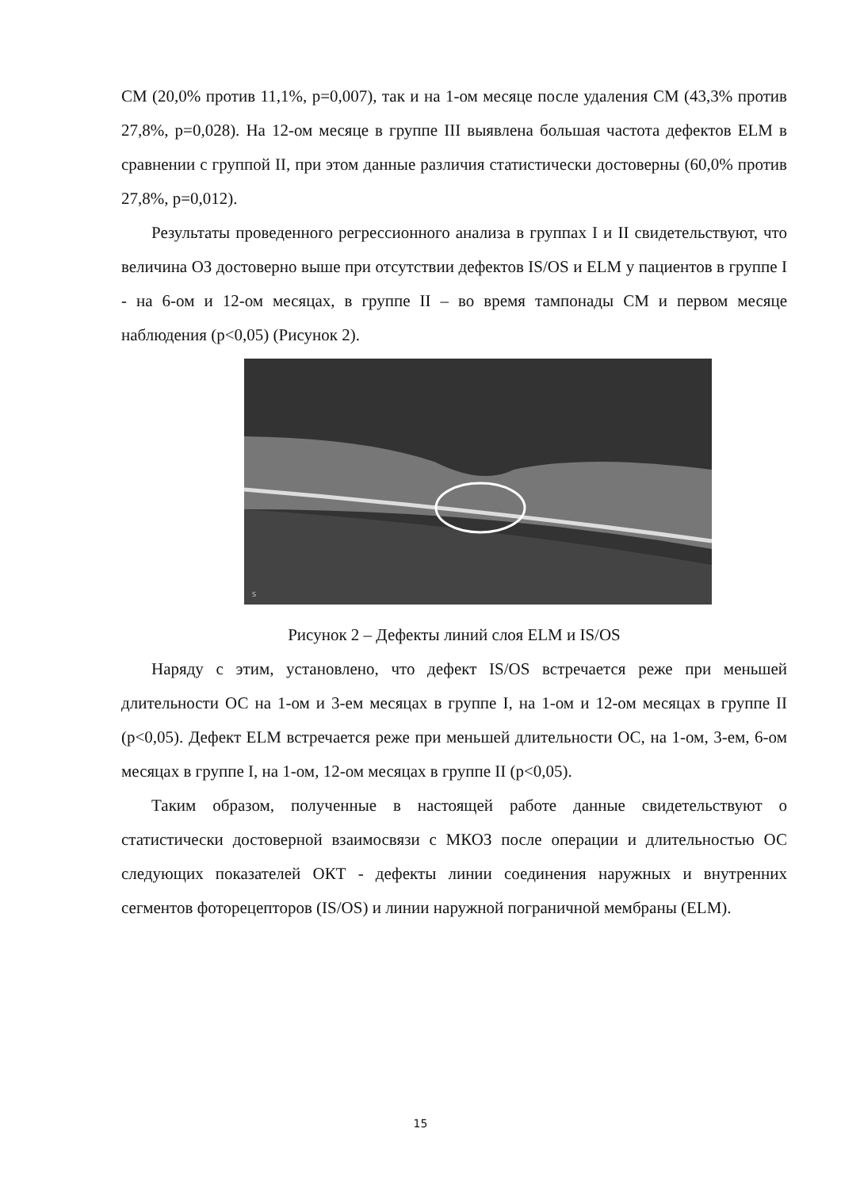СМ (20,0% против 11,1%, p=0,007), так и на 1-ом месяце после удаления СМ (43,3% против 27,8%, p=0,028). На 12-ом месяце в группе III выявлена большая частота дефектов ELM в сравнении с группой II, при этом данные различия статистически достоверны (60,0% против 27,8%, p=0,012).
Результаты проведенного регрессионного анализа в группах I и II свидетельствуют, что величина ОЗ достоверно выше при отсутствии дефектов IS/OS и ELM у пациентов в группе I - на 6-ом и 12-ом месяцах, в группе II – во время тампонады СМ и первом месяце наблюдения (p<0,05) (Рисунок 2).
S
Рисунок 2 – Дефекты линий слоя ELM и IS/OS
Наряду с этим, установлено, что дефект IS/OS встречается реже при меньшей длительности ОС на 1-ом и 3-ем месяцах в группе I, на 1-ом и 12-ом месяцах в группе II (p<0,05). Дефект ELM встречается реже при меньшей длительности ОС, на 1-ом, 3-ем, 6-ом месяцах в группе I, на 1-ом, 12-ом месяцах в группе II (p<0,05).
Таким образом, полученные в настоящей работе данные свидетельствуют о статистически достоверной взаимосвязи с МКОЗ после операции и длительностью ОС следующих показателей ОКТ - дефекты линии соединения наружных и внутренних сегментов фоторецепторов (IS/OS) и линии наружной пограничной мембраны (ELM).
15